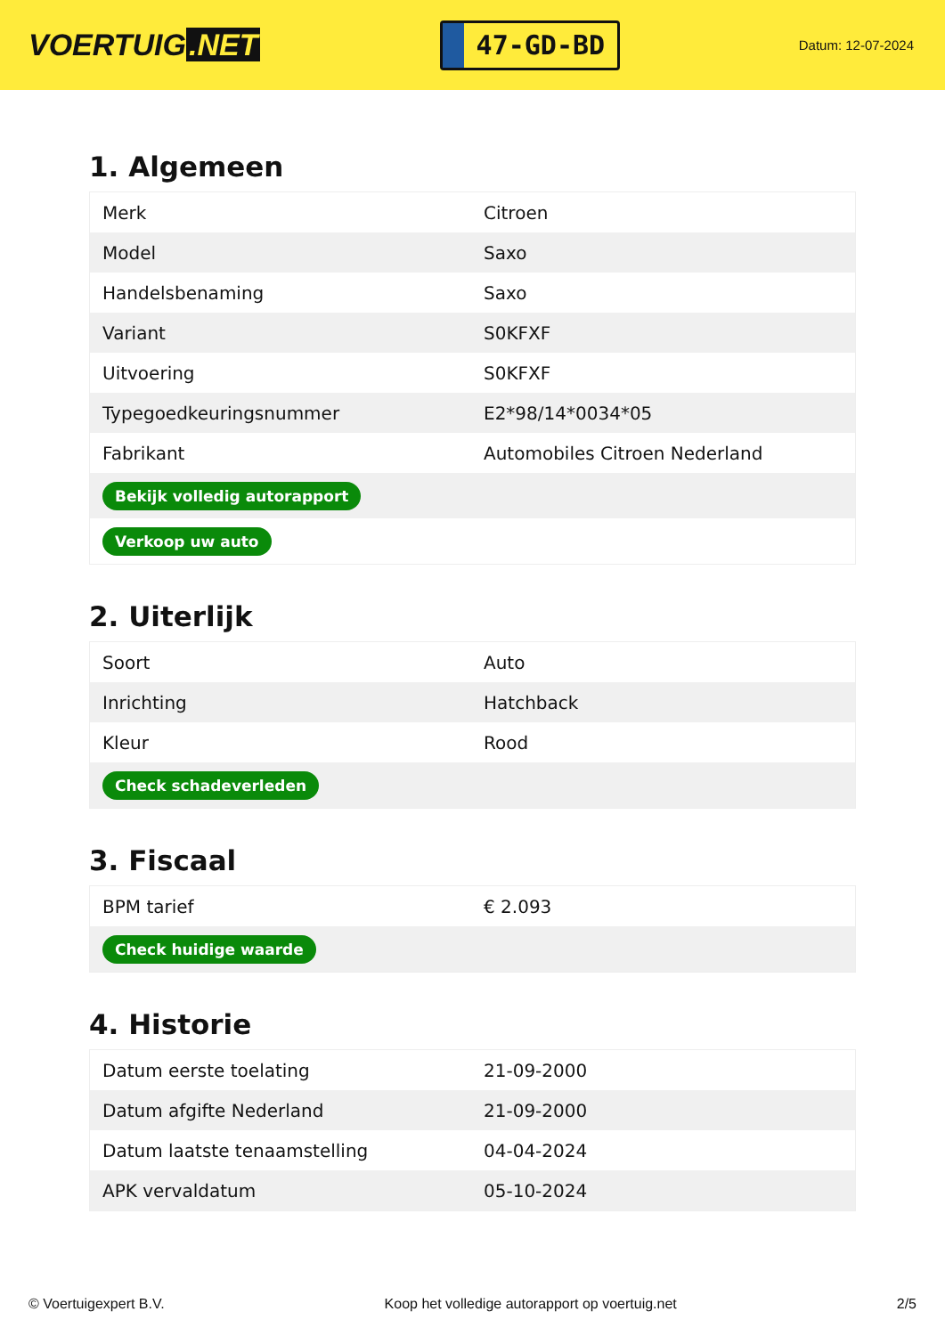VOERTUIG.NET
47-GD-BD
Datum: 12-07-2024
1. Algemeen
| Merk | Citroen |
| Model | Saxo |
| Handelsbenaming | Saxo |
| Variant | S0KFXF |
| Uitvoering | S0KFXF |
| Typegoedkeuringsnummer | E2*98/14*0034*05 |
| Fabrikant | Automobiles Citroen Nederland |
| Bekijk volledig autorapport | |
| Verkoop uw auto | |
2. Uiterlijk
| Soort | Auto |
| Inrichting | Hatchback |
| Kleur | Rood |
| Check schadeverleden | |
3. Fiscaal
| BPM tarief | € 2.093 |
| Check huidige waarde | |
4. Historie
| Datum eerste toelating | 21-09-2000 |
| Datum afgifte Nederland | 21-09-2000 |
| Datum laatste tenaamstelling | 04-04-2024 |
| APK vervaldatum | 05-10-2024 |
© Voertuigexpert B.V. Koop het volledige autorapport op voertuig.net 2/5